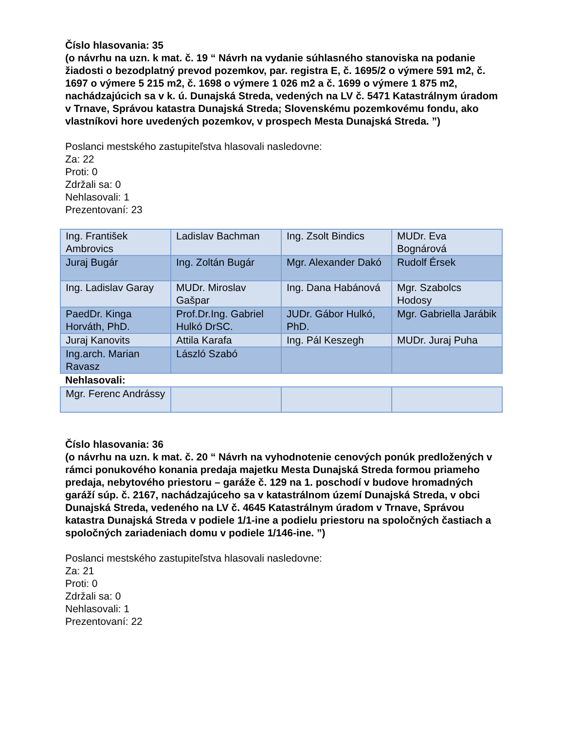Číslo hlasovania: 35
(o návrhu na uzn. k mat. č. 19 “ Návrh na vydanie súhlasného stanoviska na podanie žiadosti o bezodplatný prevod pozemkov, par. registra E, č. 1695/2 o výmere 591 m2, č. 1697 o výmere 5 215 m2, č. 1698 o výmere 1 026 m2 a č. 1699 o výmere 1 875 m2, nachádzajúcich sa v k. ú. Dunajská Streda, vedených na LV č. 5471 Katastrálnym úradom v Trnave, Správou katastra Dunajská Streda; Slovenskému pozemkovému fondu, ako vlastníkovi hore uvedených pozemkov, v prospech Mesta Dunajská Streda. ”)
Poslanci mestského zastupiteľstva hlasovali nasledovne:
Za: 22
Proti: 0
Zdržali sa: 0
Nehlasovali: 1
Prezentovaní: 23
| Ing. František Ambrovics | Ladislav Bachman | Ing. Zsolt Bindics | MUDr. Eva Bognárová |
| Juraj Bugár | Ing. Zoltán Bugár | Mgr. Alexander Dakó | Rudolf Érsek |
| Ing. Ladislav Garay | MUDr. Miroslav Gašpar | Ing. Dana Habánová | Mgr. Szabolcs Hodosy |
| PaedDr. Kinga Horváth, PhD. | Prof.Dr.Ing. Gabriel Hulkó DrSC. | JUDr. Gábor Hulkó, PhD. | Mgr. Gabriella Jarábik |
| Juraj Kanovits | Attila Karafa | Ing. Pál Keszegh | MUDr. Juraj Puha |
| Ing.arch. Marian Ravasz | László Szabó | | |
Nehlasovali:
| Mgr. Ferenc Andrássy | | | |
Číslo hlasovania: 36
(o návrhu na uzn. k mat. č. 20 “ Návrh na vyhodnotenie cenových ponúk predložených v rámci ponukového konania predaja majetku Mesta Dunajská Streda formou priameho predaja, nebytového priestoru – garáže č. 129 na 1. poschodí v budove hromadných garáží súp. č. 2167, nachádzajúceho sa v katastrálnom území Dunajská Streda, v obci Dunajská Streda, vedeného na LV č. 4645 Katastrálnym úradom v Trnave, Správou katastra Dunajská Streda v podiele 1/1-ine a podielu priestoru na spoločných častiach a spoločných zariadeniach domu v podiele 1/146-ine. ”)
Poslanci mestského zastupiteľstva hlasovali nasledovne:
Za: 21
Proti: 0
Zdržali sa: 0
Nehlasovali: 1
Prezentovaní: 22